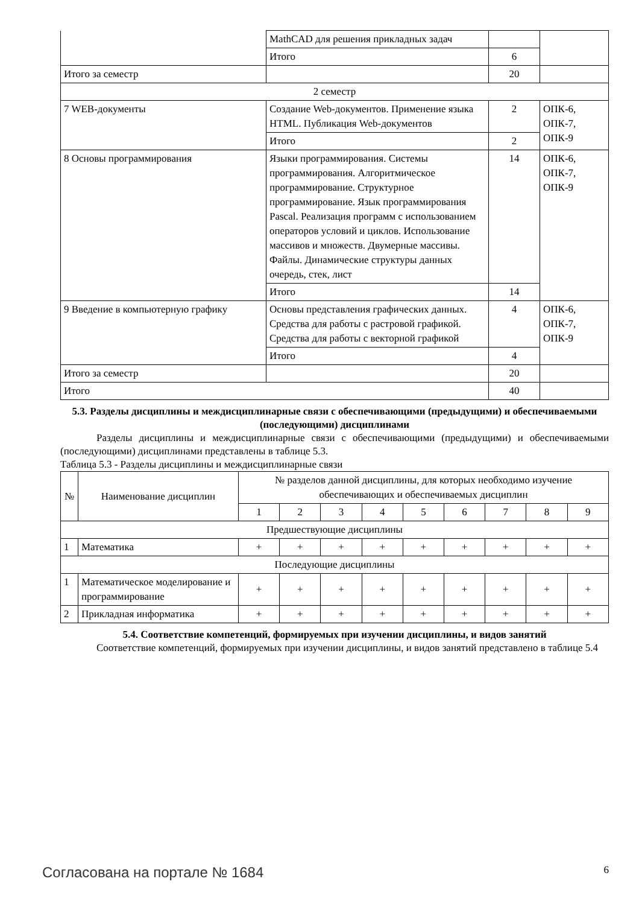| | MathCAD для решения прикладных задач | | |
| | Итого | 6 | |
| Итого за семестр | | 20 | |
| 2 семестр | | | |
| 7 WEB-документы | Создание Web-документов. Применение языка HTML. Публикация Web-документов | 2 | ОПК-6, ОПК-7, ОПК-9 |
| | Итого | 2 | |
| 8 Основы программирования | Языки программирования. Системы программирования. Алгоритмическое программирование. Структурное программирование. Язык программирования Pascal. Реализация программ с использованием операторов условий и циклов. Использование массивов и множеств. Двумерные массивы. Файлы. Динамические структуры данных очередь, стек, лист | 14 | ОПК-6, ОПК-7, ОПК-9 |
| | Итого | 14 | |
| 9 Введение в компьютерную графику | Основы представления графических данных. Средства для работы с растровой графикой. Средства для работы с векторной графикой | 4 | ОПК-6, ОПК-7, ОПК-9 |
| | Итого | 4 | |
| Итого за семестр | | 20 | |
| Итого | | 40 | |
5.3. Разделы дисциплины и междисциплинарные связи с обеспечивающими (предыдущими) и обеспечиваемыми (последующими) дисциплинами
Разделы дисциплины и междисциплинарные связи с обеспечивающими (предыдущими) и обеспечиваемыми (последующими) дисциплинами представлены в таблице 5.3.
Таблица 5.3 - Разделы дисциплины и междисциплинарные связи
| № | Наименование дисциплин | № разделов данной дисциплины, для которых необходимо изучение обеспечивающих и обеспечиваемых дисциплин | | | | | | | | |
| --- | --- | --- | --- | --- | --- | --- | --- | --- | --- | --- |
| | | 1 | 2 | 3 | 4 | 5 | 6 | 7 | 8 | 9 |
| Предшествующие дисциплины | | | | | | | | | | |
| 1 | Математика | + | + | + | + | + | + | + | + | + |
| Последующие дисциплины | | | | | | | | | | |
| 1 | Математическое моделирование и программирование | + | + | + | + | + | + | + | + | + |
| 2 | Прикладная информатика | + | + | + | + | + | + | + | + | + |
5.4. Соответствие компетенций, формируемых при изучении дисциплины, и видов занятий
Соответствие компетенций, формируемых при изучении дисциплины, и видов занятий представлено в таблице 5.4
Согласована на портале № 1684 6